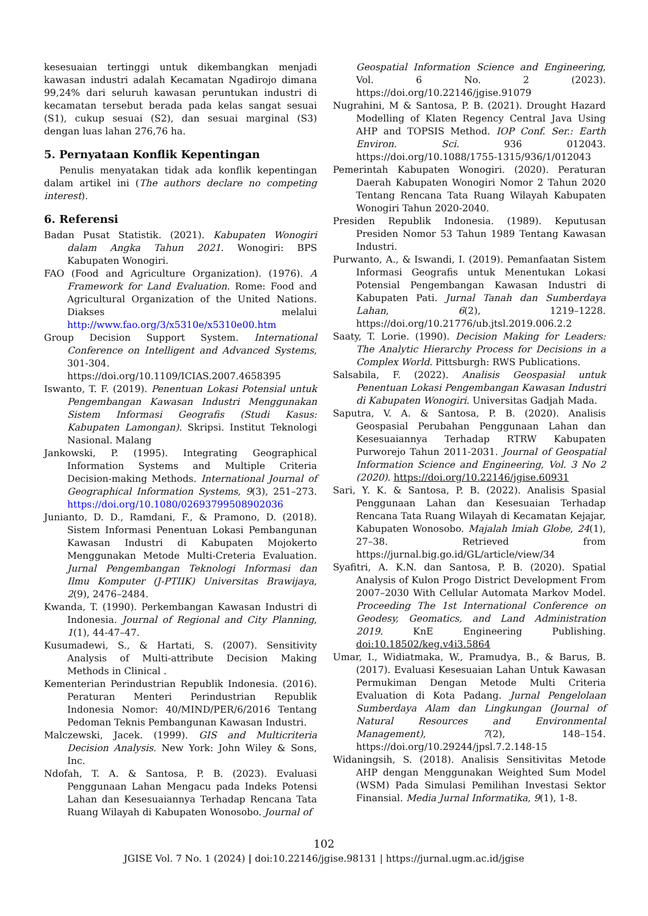kesesuaian tertinggi untuk dikembangkan menjadi kawasan industri adalah Kecamatan Ngadirojo dimana 99,24% dari seluruh kawasan peruntukan industri di kecamatan tersebut berada pada kelas sangat sesuai (S1), cukup sesuai (S2), dan sesuai marginal (S3) dengan luas lahan 276,76 ha.
5. Pernyataan Konflik Kepentingan
Penulis menyatakan tidak ada konflik kepentingan dalam artikel ini (The authors declare no competing interest).
6. Referensi
Badan Pusat Statistik. (2021). Kabupaten Wonogiri dalam Angka Tahun 2021. Wonogiri: BPS Kabupaten Wonogiri.
FAO (Food and Agriculture Organization). (1976). A Framework for Land Evaluation. Rome: Food and Agricultural Organization of the United Nations. Diakses melalui http://www.fao.org/3/x5310e/x5310e00.htm
Group Decision Support System. International Conference on Intelligent and Advanced Systems, 301-304. https://doi.org/10.1109/ICIAS.2007.4658395
Iswanto, T. F. (2019). Penentuan Lokasi Potensial untuk Pengembangan Kawasan Industri Menggunakan Sistem Informasi Geografis (Studi Kasus: Kabupaten Lamongan). Skripsi. Institut Teknologi Nasional. Malang
Jankowski, P. (1995). Integrating Geographical Information Systems and Multiple Criteria Decision-making Methods. International Journal of Geographical Information Systems, 9(3), 251–273. https://doi.org/10.1080/02693799508902036
Junianto, D. D., Ramdani, F., & Pramono, D. (2018). Sistem Informasi Penentuan Lokasi Pembangunan Kawasan Industri di Kabupaten Mojokerto Menggunakan Metode Multi-Creteria Evaluation. Jurnal Pengembangan Teknologi Informasi dan Ilmu Komputer (J-PTIIK) Universitas Brawijaya, 2(9), 2476–2484.
Kwanda, T. (1990). Perkembangan Kawasan Industri di Indonesia. Journal of Regional and City Planning, 1(1), 44-47–47.
Kusumadewi, S., & Hartati, S. (2007). Sensitivity Analysis of Multi-attribute Decision Making Methods in Clinical .
Kementerian Perindustrian Republik Indonesia. (2016). Peraturan Menteri Perindustrian Republik Indonesia Nomor: 40/MIND/PER/6/2016 Tentang Pedoman Teknis Pembangunan Kawasan Industri.
Malczewski, Jacek. (1999). GIS and Multicriteria Decision Analysis. New York: John Wiley & Sons, Inc.
Ndofah, T. A. & Santosa, P. B. (2023). Evaluasi Penggunaan Lahan Mengacu pada Indeks Potensi Lahan dan Kesesuaiannya Terhadap Rencana Tata Ruang Wilayah di Kabupaten Wonosobo. Journal of
Geospatial Information Science and Engineering, Vol. 6 No. 2 (2023). https://doi.org/10.22146/jgise.91079
Nugrahini, M & Santosa, P. B. (2021). Drought Hazard Modelling of Klaten Regency Central Java Using AHP and TOPSIS Method. IOP Conf. Ser.: Earth Environ. Sci. 936 012043. https://doi.org/10.1088/1755-1315/936/1/012043
Pemerintah Kabupaten Wonogiri. (2020). Peraturan Daerah Kabupaten Wonogiri Nomor 2 Tahun 2020 Tentang Rencana Tata Ruang Wilayah Kabupaten Wonogiri Tahun 2020-2040.
Presiden Republik Indonesia. (1989). Keputusan Presiden Nomor 53 Tahun 1989 Tentang Kawasan Industri.
Purwanto, A., & Iswandi, I. (2019). Pemanfaatan Sistem Informasi Geografis untuk Menentukan Lokasi Potensial Pengembangan Kawasan Industri di Kabupaten Pati. Jurnal Tanah dan Sumberdaya Lahan, 6(2), 1219–1228. https://doi.org/10.21776/ub.jtsl.2019.006.2.2
Saaty, T. Lorie. (1990). Decision Making for Leaders: The Analytic Hierarchy Process for Decisions in a Complex World. Pittsburgh: RWS Publications.
Salsabila, F. (2022). Analisis Geospasial untuk Penentuan Lokasi Pengembangan Kawasan Industri di Kabupaten Wonogiri. Universitas Gadjah Mada.
Saputra, V. A. & Santosa, P. B. (2020). Analisis Geospasial Perubahan Penggunaan Lahan dan Kesesuaiannya Terhadap RTRW Kabupaten Purworejo Tahun 2011-2031. Journal of Geospatial Information Science and Engineering, Vol. 3 No 2 (2020). https://doi.org/10.22146/jgise.60931
Sari, Y. K. & Santosa, P. B. (2022). Analisis Spasial Penggunaan Lahan dan Kesesuaian Terhadap Rencana Tata Ruang Wilayah di Kecamatan Kejajar, Kabupaten Wonosobo. Majalah lmiah Globe, 24(1), 27–38. Retrieved from https://jurnal.big.go.id/GL/article/view/34
Syafitri, A. K.N. dan Santosa, P. B. (2020). Spatial Analysis of Kulon Progo District Development From 2007–2030 With Cellular Automata Markov Model. Proceeding The 1st International Conference on Geodesy, Geomatics, and Land Administration 2019. KnE Engineering Publishing. doi:10.18502/keg.v4i3.5864
Umar, I., Widiatmaka, W., Pramudya, B., & Barus, B. (2017). Evaluasi Kesesuaian Lahan Untuk Kawasan Permukiman Dengan Metode Multi Criteria Evaluation di Kota Padang. Jurnal Pengelolaan Sumberdaya Alam dan Lingkungan (Journal of Natural Resources and Environmental Management), 7(2), 148–154. https://doi.org/10.29244/jpsl.7.2.148-15
Widaningsih, S. (2018). Analisis Sensitivitas Metode AHP dengan Menggunakan Weighted Sum Model (WSM) Pada Simulasi Pemilihan Investasi Sektor Finansial. Media Jurnal Informatika, 9(1), 1-8.
102
JGISE Vol. 7 No. 1 (2024) | doi:10.22146/jgise.98131 | https://jurnal.ugm.ac.id/jgise